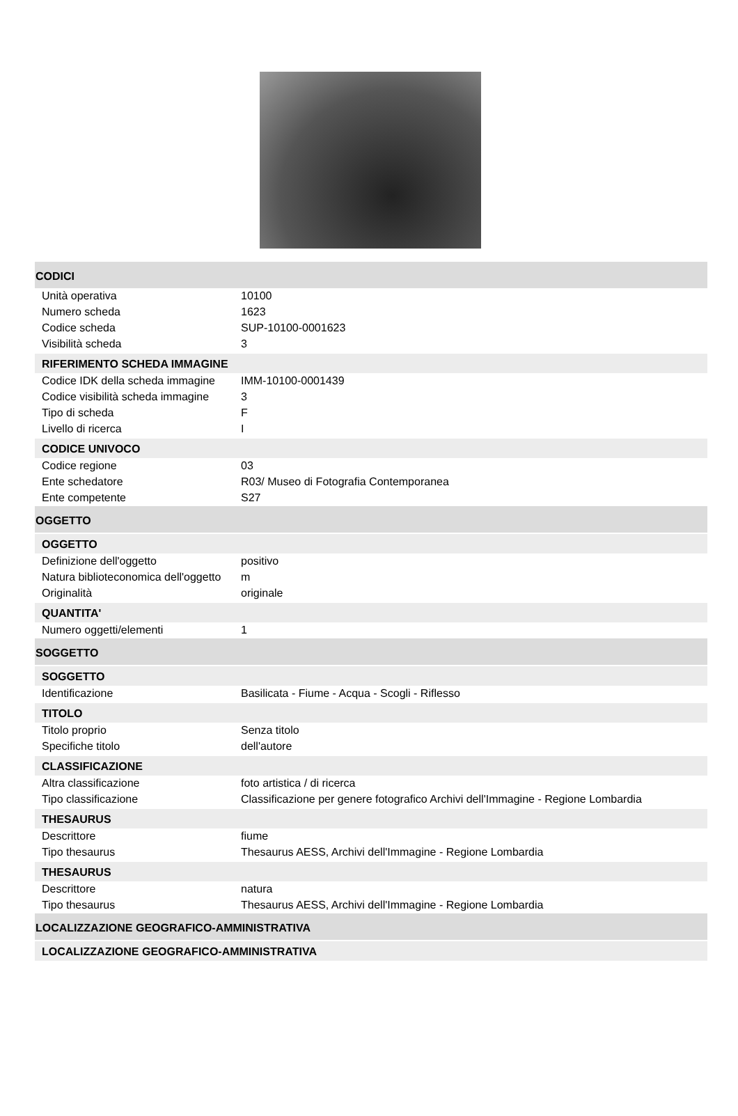CODICI
| Unità operativa | 10100 |
| Numero scheda | 1623 |
| Codice scheda | SUP-10100-0001623 |
| Visibilità scheda | 3 |
RIFERIMENTO SCHEDA IMMAGINE
| Codice IDK della scheda immagine | IMM-10100-0001439 |
| Codice visibilità scheda immagine | 3 |
| Tipo di scheda | F |
| Livello di ricerca | I |
CODICE UNIVOCO
| Codice regione | 03 |
| Ente schedatore | R03/ Museo di Fotografia Contemporanea |
| Ente competente | S27 |
OGGETTO
OGGETTO
| Definizione dell'oggetto | positivo |
| Natura biblioteconomica dell'oggetto | m |
| Originalità | originale |
QUANTITA'
| Numero oggetti/elementi | 1 |
SOGGETTO
SOGGETTO
| Identificazione | Basilicata - Fiume - Acqua - Scogli - Riflesso |
TITOLO
| Titolo proprio | Senza titolo |
| Specifiche titolo | dell'autore |
CLASSIFICAZIONE
| Altra classificazione | foto artistica / di ricerca |
| Tipo classificazione | Classificazione per genere fotografico Archivi dell'Immagine - Regione Lombardia |
THESAURUS
| Descrittore | fiume |
| Tipo thesaurus | Thesaurus AESS, Archivi dell'Immagine - Regione Lombardia |
THESAURUS
| Descrittore | natura |
| Tipo thesaurus | Thesaurus AESS, Archivi dell'Immagine - Regione Lombardia |
LOCALIZZAZIONE GEOGRAFICO-AMMINISTRATIVA
LOCALIZZAZIONE GEOGRAFICO-AMMINISTRATIVA